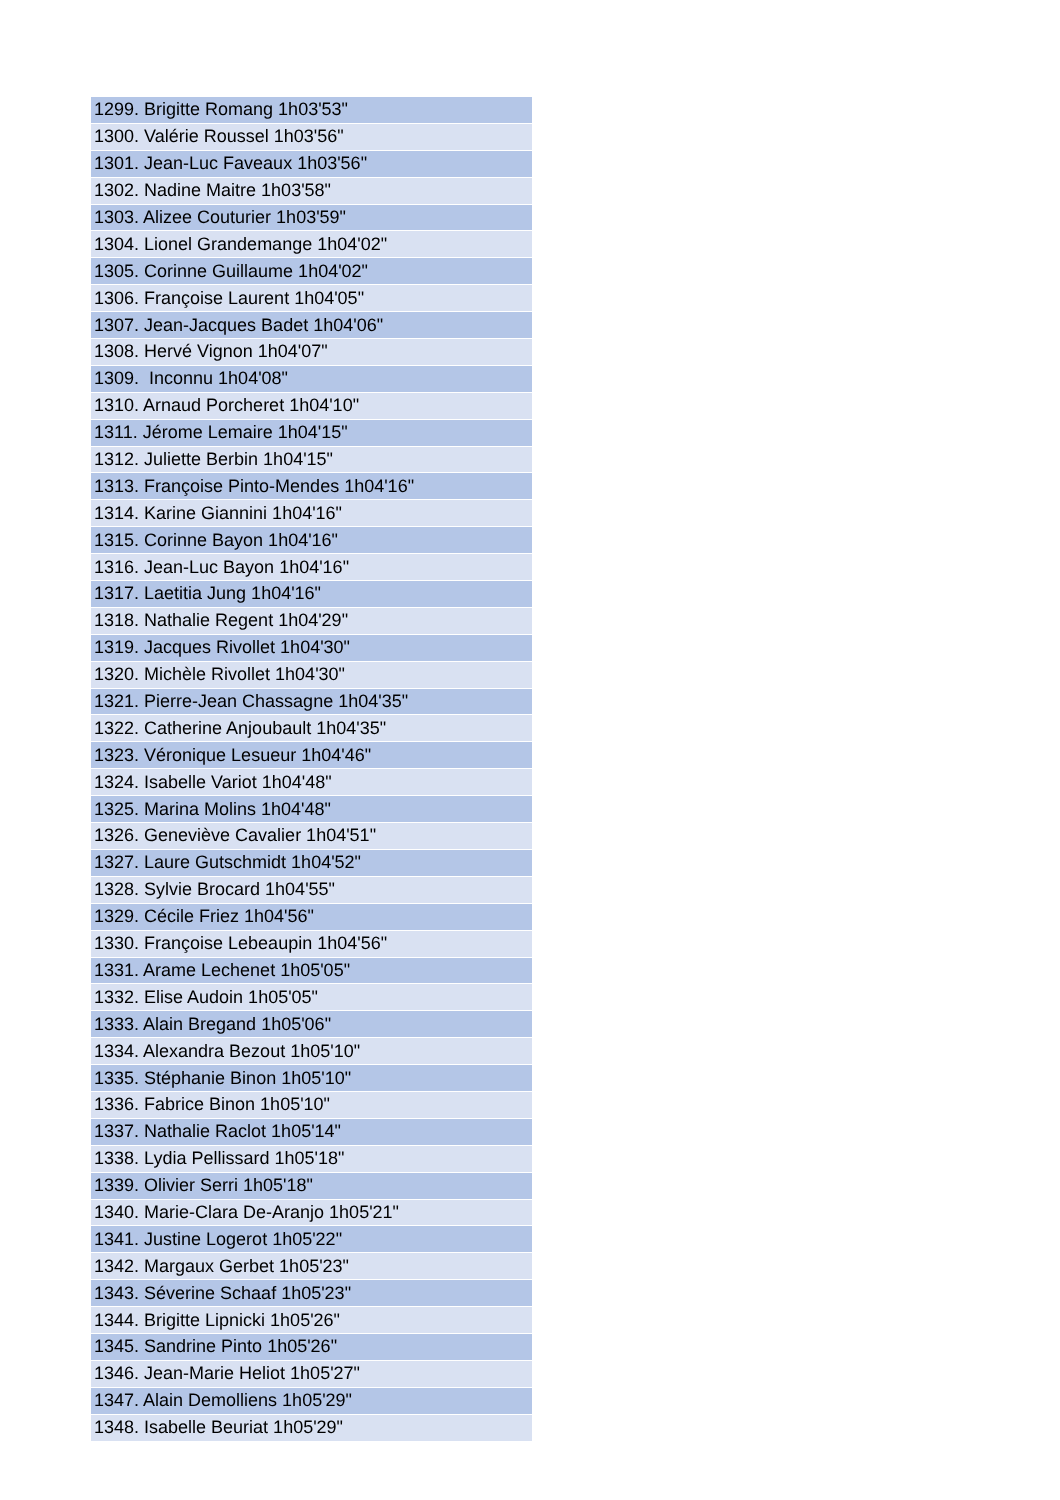| 1299. Brigitte Romang 1h03'53" |
| 1300. Valérie Roussel 1h03'56" |
| 1301. Jean-Luc Faveaux 1h03'56" |
| 1302. Nadine Maitre 1h03'58" |
| 1303. Alizee Couturier 1h03'59" |
| 1304. Lionel Grandemange 1h04'02" |
| 1305. Corinne Guillaume 1h04'02" |
| 1306. Françoise Laurent 1h04'05" |
| 1307. Jean-Jacques Badet 1h04'06" |
| 1308. Hervé Vignon 1h04'07" |
| 1309. Inconnu 1h04'08" |
| 1310. Arnaud Porcheret 1h04'10" |
| 1311. Jérome Lemaire 1h04'15" |
| 1312. Juliette Berbin 1h04'15" |
| 1313. Françoise Pinto-Mendes 1h04'16" |
| 1314. Karine Giannini 1h04'16" |
| 1315. Corinne Bayon 1h04'16" |
| 1316. Jean-Luc Bayon 1h04'16" |
| 1317. Laetitia Jung 1h04'16" |
| 1318. Nathalie Regent 1h04'29" |
| 1319. Jacques Rivollet 1h04'30" |
| 1320. Michèle Rivollet 1h04'30" |
| 1321. Pierre-Jean Chassagne 1h04'35" |
| 1322. Catherine Anjoubault 1h04'35" |
| 1323. Véronique Lesueur 1h04'46" |
| 1324. Isabelle Variot 1h04'48" |
| 1325. Marina Molins 1h04'48" |
| 1326. Geneviève Cavalier 1h04'51" |
| 1327. Laure Gutschmidt 1h04'52" |
| 1328. Sylvie Brocard 1h04'55" |
| 1329. Cécile Friez 1h04'56" |
| 1330. Françoise Lebeaupin 1h04'56" |
| 1331. Arame Lechenet 1h05'05" |
| 1332. Elise Audoin 1h05'05" |
| 1333. Alain Bregand 1h05'06" |
| 1334. Alexandra Bezout 1h05'10" |
| 1335. Stéphanie Binon 1h05'10" |
| 1336. Fabrice Binon 1h05'10" |
| 1337. Nathalie Raclot 1h05'14" |
| 1338. Lydia Pellissard 1h05'18" |
| 1339. Olivier Serri 1h05'18" |
| 1340. Marie-Clara De-Aranjo 1h05'21" |
| 1341. Justine Logerot 1h05'22" |
| 1342. Margaux Gerbet 1h05'23" |
| 1343. Séverine Schaaf 1h05'23" |
| 1344. Brigitte Lipnicki 1h05'26" |
| 1345. Sandrine Pinto 1h05'26" |
| 1346. Jean-Marie Heliot 1h05'27" |
| 1347. Alain Demolliens 1h05'29" |
| 1348. Isabelle Beuriat 1h05'29" |